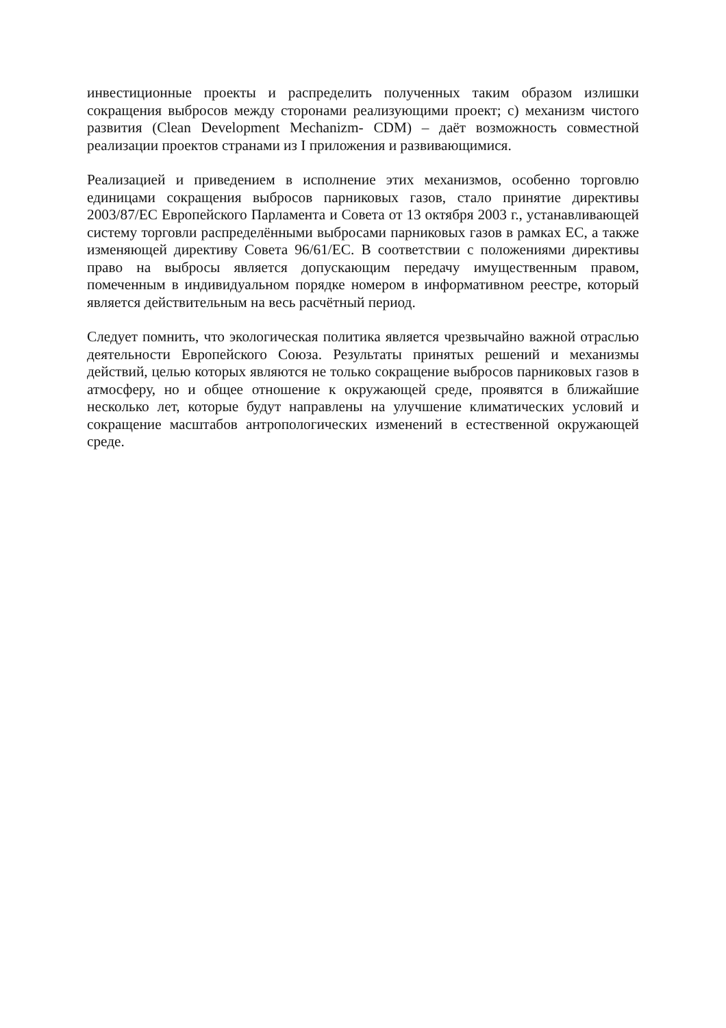инвестиционные проекты и распределить полученных таким образом излишки сокращения выбросов между сторонами реализующими проект; c) механизм чистого развития (Clean Development Mechanizm- CDM) – даёт возможность совместной реализации проектов странами из I приложения и развивающимися.
Реализацией и приведением в исполнение этих механизмов, особенно торговлю единицами сокращения выбросов парниковых газов, стало принятие директивы 2003/87/ЕС Европейского Парламента и Совета от 13 октября 2003 г., устанавливающей систему торговли распределёнными выбросами парниковых газов в рамках ЕС, а также изменяющей директиву Совета 96/61/ЕС. В соответствии с положениями директивы право на выбросы является допускающим передачу имущественным правом, помеченным в индивидуальном порядке номером в информативном реестре, который является действительным на весь расчётный период.
Следует помнить, что экологическая политика является чрезвычайно важной отраслью деятельности Европейского Союза. Результаты принятых решений и механизмы действий, целью которых являются не только сокращение выбросов парниковых газов в атмосферу, но и общее отношение к окружающей среде, проявятся в ближайшие несколько лет, которые будут направлены на улучшение климатических условий и сокращение масштабов антропологических изменений в естественной окружающей среде.